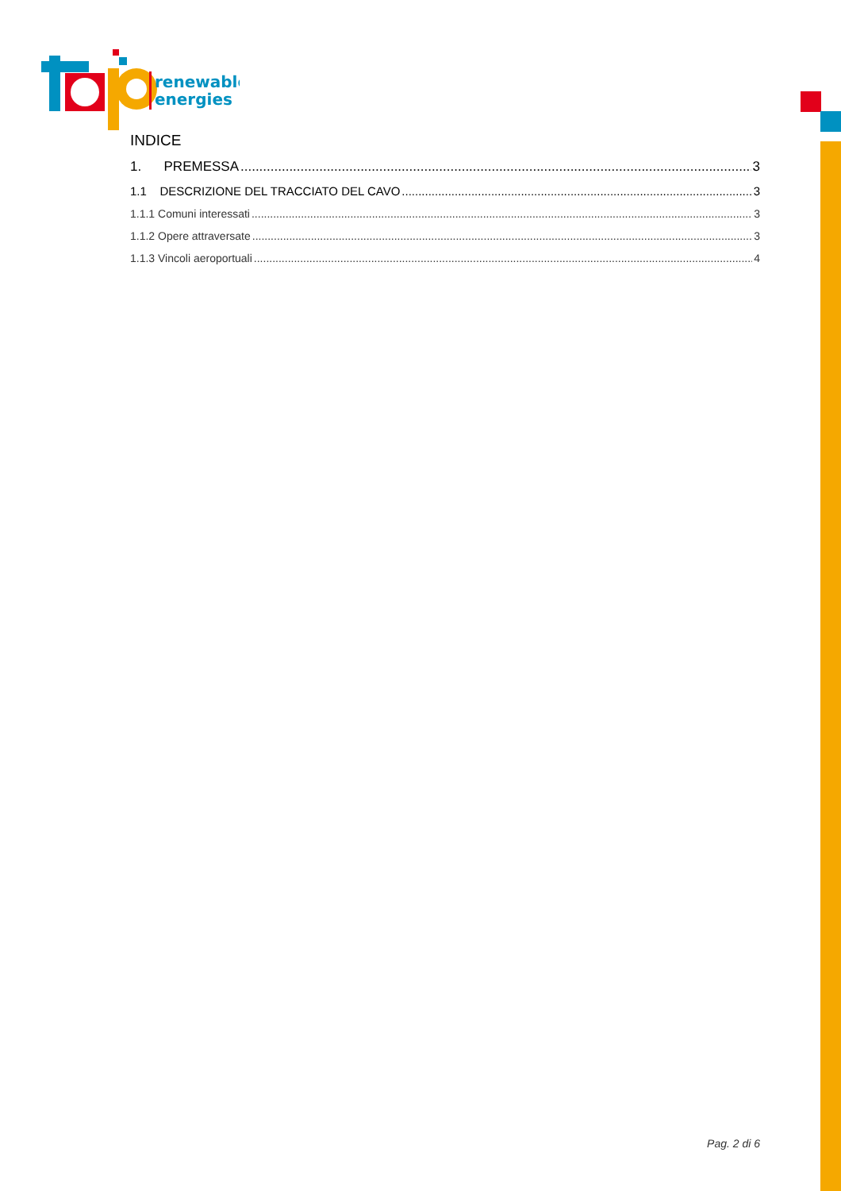renewable
energies
INDICE
1. PREMESSA 3
1.1 DESCRIZIONE DEL TRACCIATO DEL CAVO 3
1.1.1 Comuni interessati 3
1.1.2 Opere attraversate 3
1.1.3 Vincoli aeroportuali 4
Pag. 2 di 6